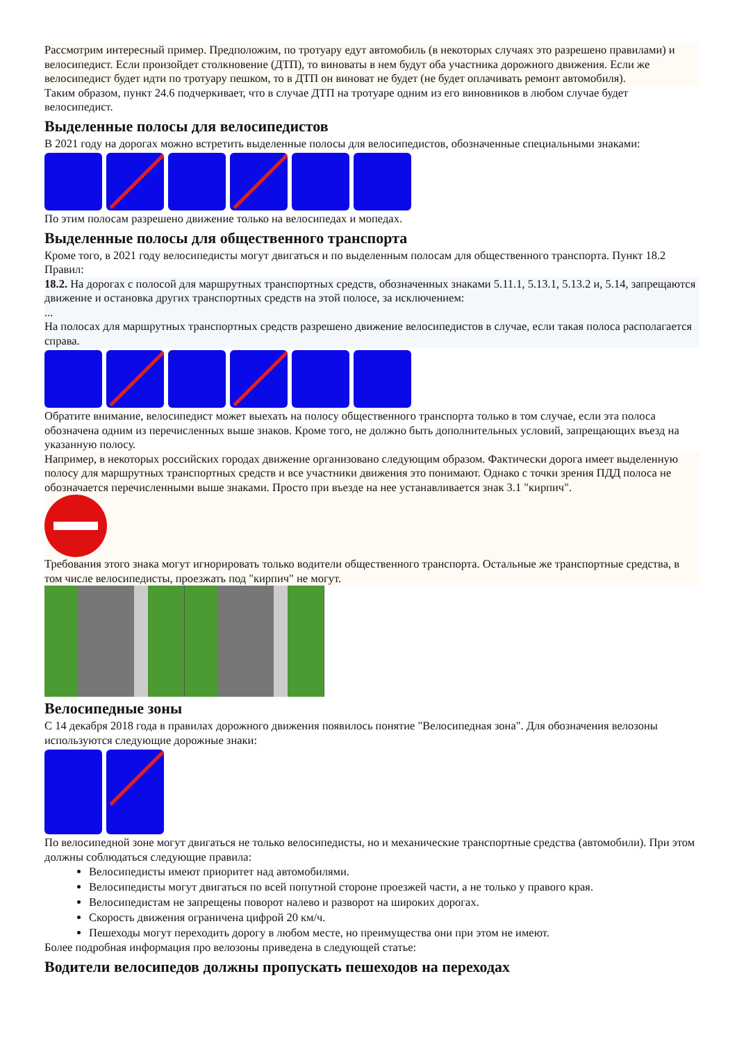Рассмотрим интересный пример. Предположим, по тротуару едут автомобиль (в некоторых случаях это разрешено правилами) и велосипедист. Если произойдет столкновение (ДТП), то виноваты в нем будут оба участника дорожного движения. Если же велосипедист будет идти по тротуару пешком, то в ДТП он виноват не будет (не будет оплачивать ремонт автомобиля).
Таким образом, пункт 24.6 подчеркивает, что в случае ДТП на тротуаре одним из его виновников в любом случае будет велосипедист.
Выделенные полосы для велосипедистов
В 2021 году на дорогах можно встретить выделенные полосы для велосипедистов, обозначенные специальными знаками:
По этим полосам разрешено движение только на велосипедах и мопедах.
Выделенные полосы для общественного транспорта
Кроме того, в 2021 году велосипедисты могут двигаться и по выделенным полосам для общественного транспорта. Пункт 18.2 Правил:
18.2. На дорогах с полосой для маршрутных транспортных средств, обозначенных знаками 5.11.1, 5.13.1, 5.13.2 и, 5.14, запрещаются движение и остановка других транспортных средств на этой полосе, за исключением:
...
На полосах для маршрутных транспортных средств разрешено движение велосипедистов в случае, если такая полоса располагается справа.
Обратите внимание, велосипедист может выехать на полосу общественного транспорта только в том случае, если эта полоса обозначена одним из перечисленных выше знаков. Кроме того, не должно быть дополнительных условий, запрещающих въезд на указанную полосу.
Например, в некоторых российских городах движение организовано следующим образом. Фактически дорога имеет выделенную полосу для маршрутных транспортных средств и все участники движения это понимают. Однако с точки зрения ПДД полоса не обозначается перечисленными выше знаками. Просто при въезде на нее устанавливается знак 3.1 "кирпич".
Требования этого знака могут игнорировать только водители общественного транспорта. Остальные же транспортные средства, в том числе велосипедисты, проезжать под "кирпич" не могут.
Велосипедные зоны
С 14 декабря 2018 года в правилах дорожного движения появилось понятие "Велосипедная зона". Для обозначения велозоны используются следующие дорожные знаки:
По велосипедной зоне могут двигаться не только велосипедисты, но и механические транспортные средства (автомобили). При этом должны соблюдаться следующие правила:
Велосипедисты имеют приоритет над автомобилями.
Велосипедисты могут двигаться по всей попутной стороне проезжей части, а не только у правого края.
Велосипедистам не запрещены поворот налево и разворот на широких дорогах.
Скорость движения ограничена цифрой 20 км/ч.
Пешеходы могут переходить дорогу в любом месте, но преимущества они при этом не имеют.
Более подробная информация про велозоны приведена в следующей статье:
Водители велосипедов должны пропускать пешеходов на переходах